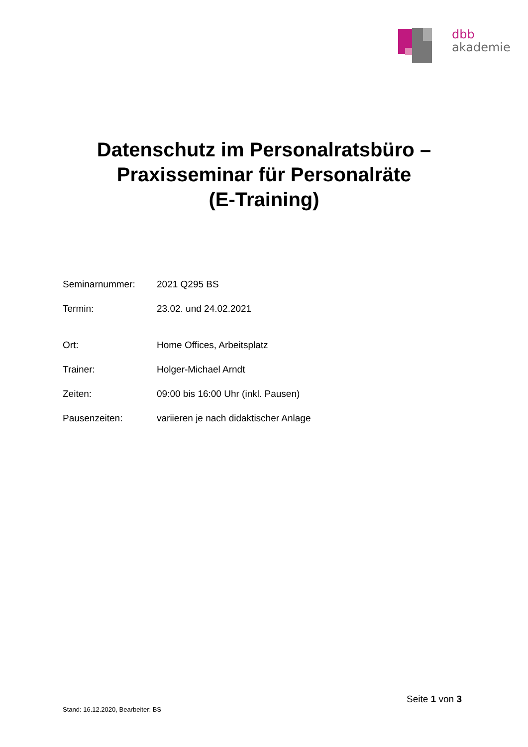dbb
akademie
Datenschutz im Personalratsbüro –
Praxisseminar für Personalräte
(E-Training)
| Seminarnummer: | 2021 Q295 BS |
| Termin: | 23.02. und 24.02.2021 |
| Ort: | Home Offices, Arbeitsplatz |
| Trainer: | Holger-Michael Arndt |
| Zeiten: | 09:00 bis 16:00 Uhr (inkl. Pausen) |
| Pausenzeiten: | variieren je nach didaktischer Anlage |
Seite 1 von 3
Stand: 16.12.2020, Bearbeiter: BS